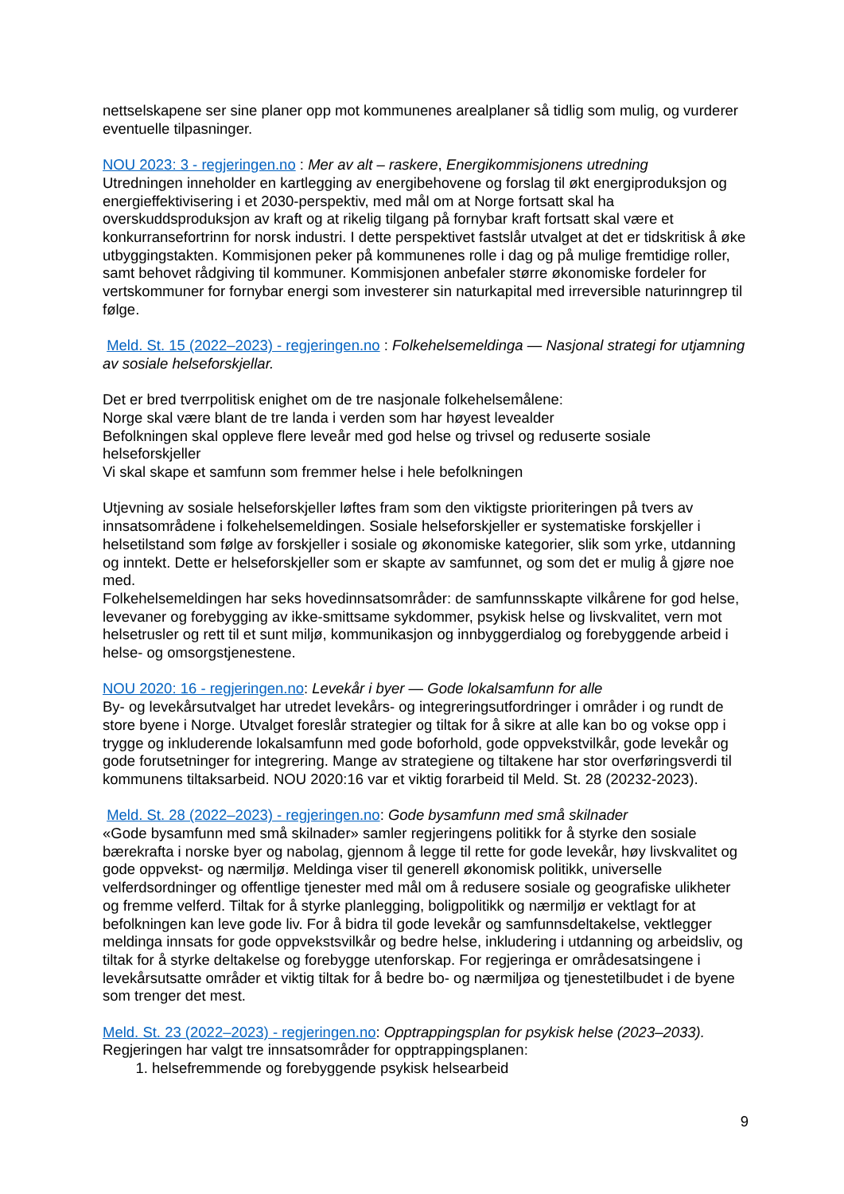nettselskapene ser sine planer opp mot kommunenes arealplaner så tidlig som mulig, og vurderer eventuelle tilpasninger.
NOU 2023: 3 - regjeringen.no : Mer av alt – raskere, Energikommisjonens utredning
Utredningen inneholder en kartlegging av energibehovene og forslag til økt energiproduksjon og energieffektivisering i et 2030-perspektiv, med mål om at Norge fortsatt skal ha overskuddsproduksjon av kraft og at rikelig tilgang på fornybar kraft fortsatt skal være et konkurransefortrinn for norsk industri. I dette perspektivet fastslår utvalget at det er tidskritisk å øke utbyggingstakten. Kommisjonen peker på kommunenes rolle i dag og på mulige fremtidige roller, samt behovet rådgiving til kommuner. Kommisjonen anbefaler større økonomiske fordeler for vertskommuner for fornybar energi som investerer sin naturkapital med irreversible naturinngrep til følge.
Meld. St. 15 (2022–2023) - regjeringen.no : Folkehelsemeldinga — Nasjonal strategi for utjamning av sosiale helseforskjellar.
Det er bred tverrpolitisk enighet om de tre nasjonale folkehelsemålene:
Norge skal være blant de tre landa i verden som har høyest levealder
Befolkningen skal oppleve flere leveår med god helse og trivsel og reduserte sosiale helseforskjeller
Vi skal skape et samfunn som fremmer helse i hele befolkningen
Utjevning av sosiale helseforskjeller løftes fram som den viktigste prioriteringen på tvers av innsatsområdene i folkehelsemeldingen. Sosiale helseforskjeller er systematiske forskjeller i helsetilstand som følge av forskjeller i sosiale og økonomiske kategorier, slik som yrke, utdanning og inntekt. Dette er helseforskjeller som er skapte av samfunnet, og som det er mulig å gjøre noe med.
Folkehelsemeldingen har seks hovedinnsatsområder: de samfunnsskapte vilkårene for god helse, levevaner og forebygging av ikke-smittsame sykdommer, psykisk helse og livskvalitet, vern mot helsetrusler og rett til et sunt miljø, kommunikasjon og innbyggerdialog og forebyggende arbeid i helse- og omsorgstjenestene.
NOU 2020: 16 - regjeringen.no: Levekår i byer — Gode lokalsamfunn for alle
By- og levekårsutvalget har utredet levekårs- og integreringsutfordringer i områder i og rundt de store byene i Norge. Utvalget foreslår strategier og tiltak for å sikre at alle kan bo og vokse opp i trygge og inkluderende lokalsamfunn med gode boforhold, gode oppvekstvilkår, gode levekår og gode forutsetninger for integrering. Mange av strategiene og tiltakene har stor overføringsverdi til kommunens tiltaksarbeid. NOU 2020:16 var et viktig forarbeid til Meld. St. 28 (20232-2023).
Meld. St. 28 (2022–2023) - regjeringen.no: Gode bysamfunn med små skilnader
«Gode bysamfunn med små skilnader» samler regjeringens politikk for å styrke den sosiale bærekrafta i norske byer og nabolag, gjennom å legge til rette for gode levekår, høy livskvalitet og gode oppvekst- og nærmiljø. Meldinga viser til generell økonomisk politikk, universelle velferdsordninger og offentlige tjenester med mål om å redusere sosiale og geografiske ulikheter og fremme velferd. Tiltak for å styrke planlegging, boligpolitikk og nærmiljø er vektlagt for at befolkningen kan leve gode liv. For å bidra til gode levekår og samfunnsdeltakelse, vektlegger meldinga innsats for gode oppvekstsvilkår og bedre helse, inkludering i utdanning og arbeidsliv, og tiltak for å styrke deltakelse og forebygge utenforskap. For regjeringa er områdesatsingene i levekårsutsatte områder et viktig tiltak for å bedre bo- og nærmiljøa og tjenestetilbudet i de byene som trenger det mest.
Meld. St. 23 (2022–2023) - regjeringen.no: Opptrappingsplan for psykisk helse (2023–2033).
Regjeringen har valgt tre innsatsområder for opptrappingsplanen:
1. helsefremmende og forebyggende psykisk helsearbeid
9